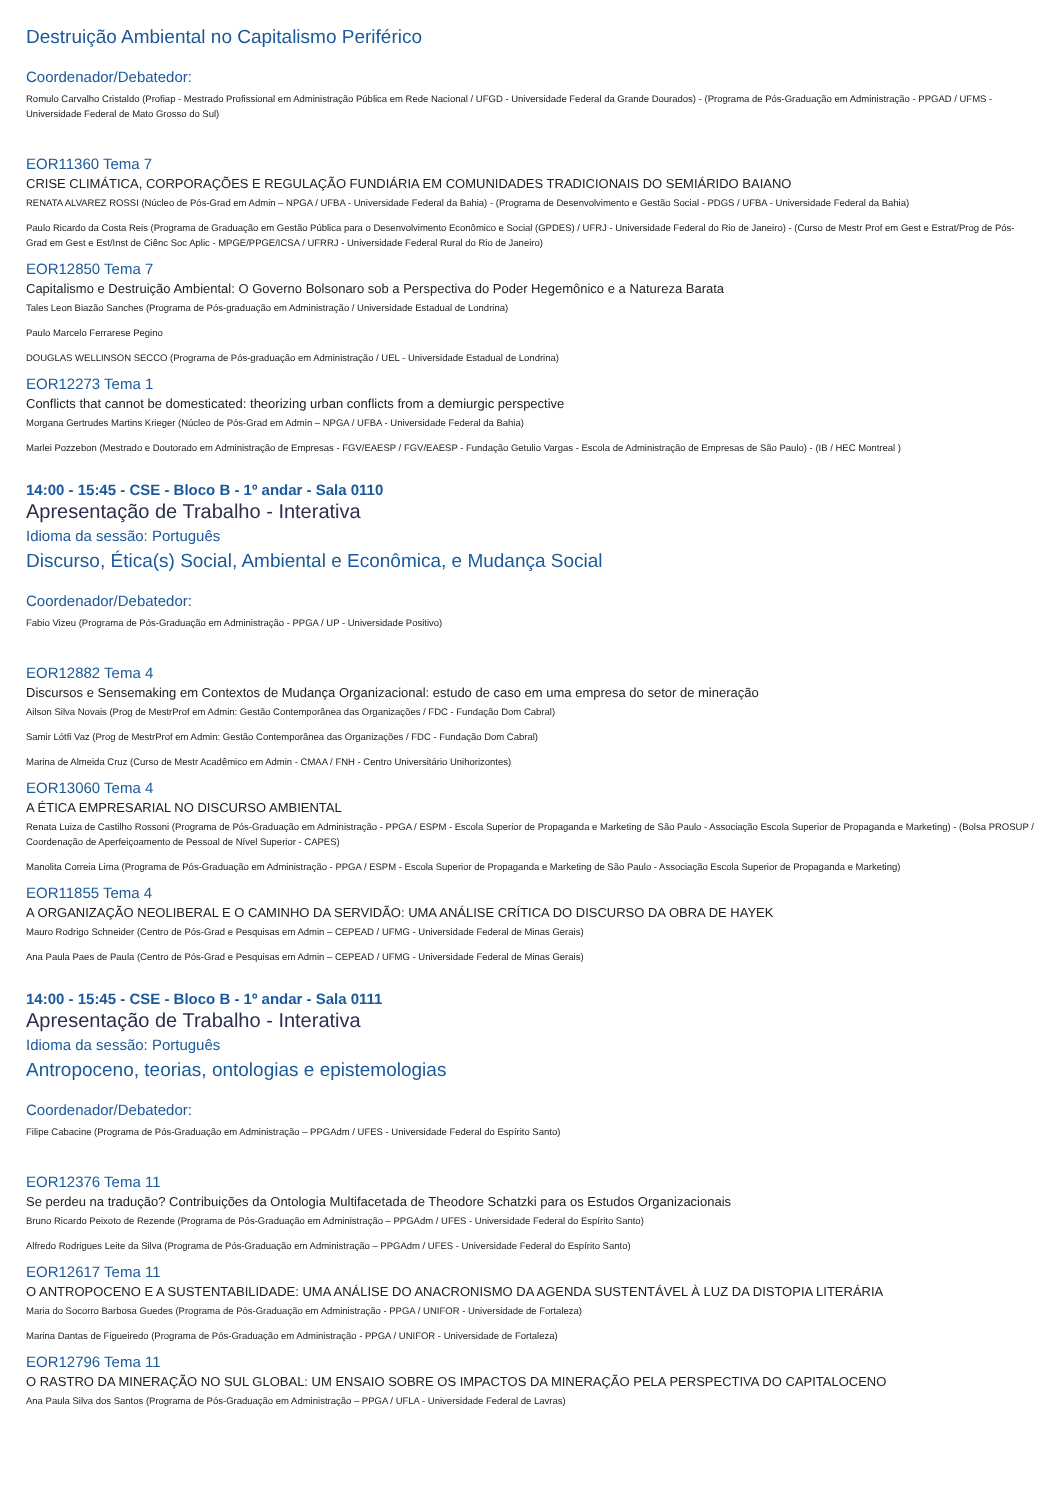Destruição Ambiental no Capitalismo Periférico
Coordenador/Debatedor:
Romulo Carvalho Cristaldo (Profiap - Mestrado Profissional em Administração Pública em Rede Nacional / UFGD - Universidade Federal da Grande Dourados) - (Programa de Pós-Graduação em Administração - PPGAD / UFMS - Universidade Federal de Mato Grosso do Sul)
EOR11360 Tema 7
CRISE CLIMÁTICA, CORPORAÇÕES E REGULAÇÃO FUNDIÁRIA EM COMUNIDADES TRADICIONAIS DO SEMIÁRIDO BAIANO
RENATA ALVAREZ ROSSI (Núcleo de Pós-Grad em Admin – NPGA / UFBA - Universidade Federal da Bahia) - (Programa de Desenvolvimento e Gestão Social - PDGS / UFBA - Universidade Federal da Bahia)
Paulo Ricardo da Costa Reis (Programa de Graduação em Gestão Pública para o Desenvolvimento Econômico e Social (GPDES) / UFRJ - Universidade Federal do Rio de Janeiro) - (Curso de Mestr Prof em Gest e Estrat/Prog de Pós-Grad em Gest e Est/Inst de Ciênc Soc Aplic - MPGE/PPGE/ICSA / UFRRJ - Universidade Federal Rural do Rio de Janeiro)
EOR12850 Tema 7
Capitalismo e Destruição Ambiental: O Governo Bolsonaro sob a Perspectiva do Poder Hegemônico e a Natureza Barata
Tales Leon Biazão Sanches (Programa de Pós-graduação em Administração / Universidade Estadual de Londrina)
Paulo Marcelo Ferrarese Pegino
DOUGLAS WELLINSON SECCO (Programa de Pós-graduação em Administração / UEL - Universidade Estadual de Londrina)
EOR12273 Tema 1
Conflicts that cannot be domesticated: theorizing urban conflicts from a demiurgic perspective
Morgana Gertrudes Martins Krieger (Núcleo de Pós-Grad em Admin – NPGA / UFBA - Universidade Federal da Bahia)
Marlei Pozzebon (Mestrado e Doutorado em Administração de Empresas - FGV/EAESP / FGV/EAESP - Fundação Getulio Vargas - Escola de Administração de Empresas de São Paulo) - (IB / HEC Montreal )
14:00 - 15:45 - CSE - Bloco B - 1º andar - Sala 0110
Apresentação de Trabalho - Interativa
Idioma da sessão: Português
Discurso, Ética(s) Social, Ambiental e Econômica, e Mudança Social
Coordenador/Debatedor:
Fabio Vizeu (Programa de Pós-Graduação em Administração - PPGA / UP - Universidade Positivo)
EOR12882 Tema 4
Discursos e Sensemaking em Contextos de Mudança Organizacional: estudo de caso em uma empresa do setor de mineração
Ailson Silva Novais (Prog de MestrProf em Admin: Gestão Contemporânea das Organizações / FDC - Fundação Dom Cabral)
Samir Lótfi Vaz (Prog de MestrProf em Admin: Gestão Contemporânea das Organizações / FDC - Fundação Dom Cabral)
Marina de Almeida Cruz (Curso de Mestr Acadêmico em Admin - CMAA / FNH - Centro Universitário Unihorizontes)
EOR13060 Tema 4
A ÉTICA EMPRESARIAL NO DISCURSO AMBIENTAL
Renata Luiza de Castilho Rossoni (Programa de Pós-Graduação em Administração - PPGA / ESPM - Escola Superior de Propaganda e Marketing de São Paulo - Associação Escola Superior de Propaganda e Marketing) - (Bolsa PROSUP / Coordenação de Aperfeiçoamento de Pessoal de Nível Superior - CAPES)
Manolita Correia Lima (Programa de Pós-Graduação em Administração - PPGA / ESPM - Escola Superior de Propaganda e Marketing de São Paulo - Associação Escola Superior de Propaganda e Marketing)
EOR11855 Tema 4
A ORGANIZAÇÃO NEOLIBERAL E O CAMINHO DA SERVIDÃO: UMA ANÁLISE CRÍTICA DO DISCURSO DA OBRA DE HAYEK
Mauro Rodrigo Schneider (Centro de Pós-Grad e Pesquisas em Admin – CEPEAD / UFMG - Universidade Federal de Minas Gerais)
Ana Paula Paes de Paula (Centro de Pós-Grad e Pesquisas em Admin – CEPEAD / UFMG - Universidade Federal de Minas Gerais)
14:00 - 15:45 - CSE - Bloco B - 1º andar - Sala 0111
Apresentação de Trabalho - Interativa
Idioma da sessão: Português
Antropoceno, teorias, ontologias e epistemologias
Coordenador/Debatedor:
Filipe Cabacine (Programa de Pós-Graduação em Administração – PPGAdm / UFES - Universidade Federal do Espírito Santo)
EOR12376 Tema 11
Se perdeu na tradução? Contribuições da Ontologia Multifacetada de Theodore Schatzki para os Estudos Organizacionais
Bruno Ricardo Peixoto de Rezende (Programa de Pós-Graduação em Administração – PPGAdm / UFES - Universidade Federal do Espírito Santo)
Alfredo Rodrigues Leite da Silva (Programa de Pós-Graduação em Administração – PPGAdm / UFES - Universidade Federal do Espírito Santo)
EOR12617 Tema 11
O ANTROPOCENO E A SUSTENTABILIDADE: UMA ANÁLISE DO ANACRONISMO DA AGENDA SUSTENTÁVEL À LUZ DA DISTOPIA LITERÁRIA
Maria do Socorro Barbosa Guedes (Programa de Pós-Graduação em Administração - PPGA / UNIFOR - Universidade de Fortaleza)
Marina Dantas de Figueiredo (Programa de Pós-Graduação em Administração - PPGA / UNIFOR - Universidade de Fortaleza)
EOR12796 Tema 11
O RASTRO DA MINERAÇÃO NO SUL GLOBAL: UM ENSAIO SOBRE OS IMPACTOS DA MINERAÇÃO PELA PERSPECTIVA DO CAPITALOCENO
Ana Paula Silva dos Santos (Programa de Pós-Graduação em Administração – PPGA / UFLA - Universidade Federal de Lavras)